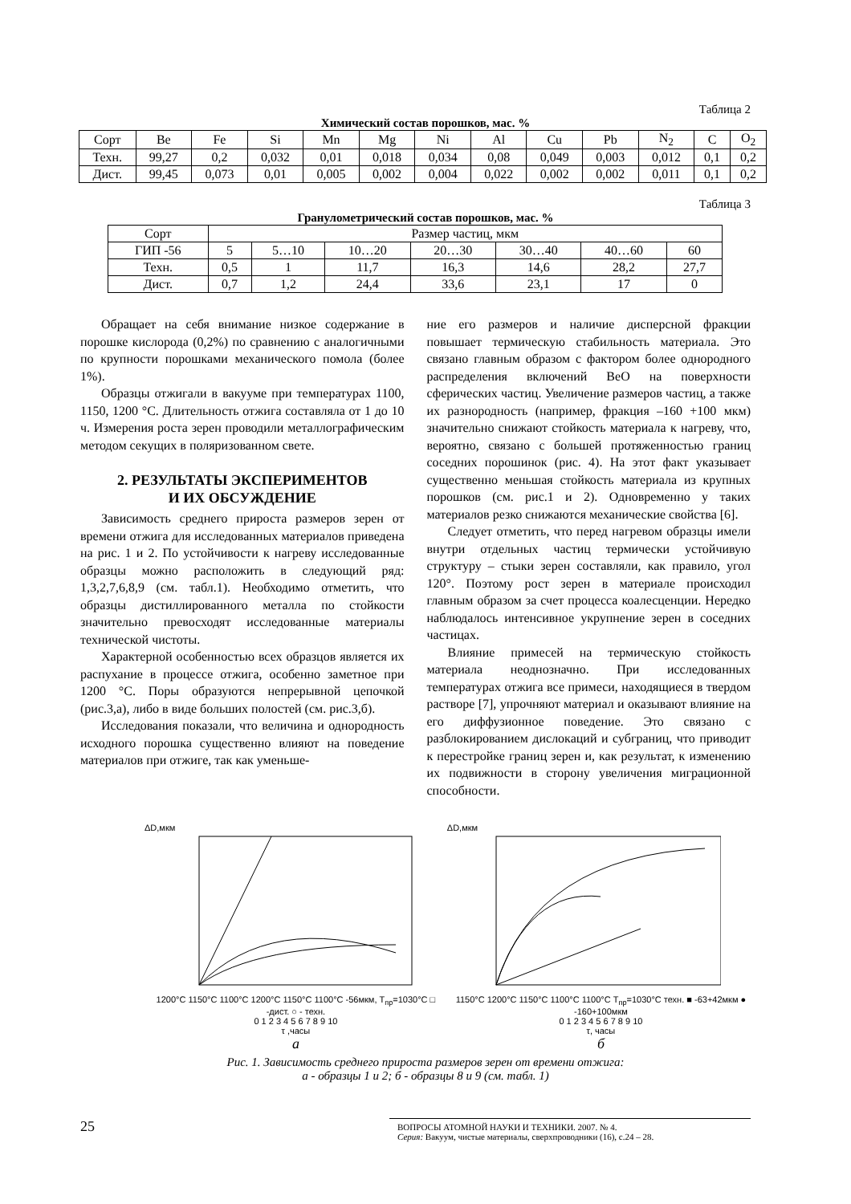Таблица 2
Химический состав порошков, мас. %
| Сорт | Be | Fe | Si | Mn | Mg | Ni | Al | Cu | Pb | N<sub>2</sub> | C | O<sub>2</sub> |
| --- | --- | --- | --- | --- | --- | --- | --- | --- | --- | --- | --- | --- |
| Техн. | 99,27 | 0,2 | 0,032 | 0,01 | 0,018 | 0,034 | 0,08 | 0,049 | 0,003 | 0,012 | 0,1 | 0,2 |
| Дист. | 99,45 | 0,073 | 0,01 | 0,005 | 0,002 | 0,004 | 0,022 | 0,002 | 0,002 | 0,011 | 0,1 | 0,2 |
Таблица 3
Гранулометрический состав порошков, мас. %
| Сорт | Размер частиц, мкм | | | | | | |
| --- | --- | --- | --- | --- | --- | --- | --- |
| ГИП -56 | 5 | 5…10 | 10…20 | 20…30 | 30…40 | 40…60 | 60 |
| Техн. | 0,5 | 1 | 11,7 | 16,3 | 14,6 | 28,2 | 27,7 |
| Дист. | 0,7 | 1,2 | 24,4 | 33,6 | 23,1 | 17 | 0 |
Обращает на себя внимание низкое содержание в порошке кислорода (0,2%) по сравнению с аналогичными по крупности порошками механического помола (более 1%).
Образцы отжигали в вакууме при температурах 1100, 1150, 1200 °С. Длительность отжига составляла от 1 до 10 ч. Измерения роста зерен проводили металлографическим методом секущих в поляризованном свете.
2. РЕЗУЛЬТАТЫ ЭКСПЕРИМЕНТОВ
И ИХ ОБСУЖДЕНИЕ
Зависимость среднего прироста размеров зерен от времени отжига для исследованных материалов приведена на рис. 1 и 2. По устойчивости к нагреву исследованные образцы можно расположить в следующий ряд: 1,3,2,7,6,8,9 (см. табл.1). Необходимо отметить, что образцы дистиллированного металла по стойкости значительно превосходят исследованные материалы технической чистоты.
Характерной особенностью всех образцов является их распухание в процессе отжига, особенно заметное при 1200 °С. Поры образуются непрерывной цепочкой (рис.3,а), либо в виде больших полостей (см. рис.3,б).
Исследования показали, что величина и однородность исходного порошка существенно влияют на поведение материалов при отжиге, так как уменьше-
ние его размеров и наличие дисперсной фракции повышает термическую стабильность материала. Это связано главным образом с фактором более однородного распределения включений BeO на поверхности сферических частиц. Увеличение размеров частиц, а также их разнородность (например, фракция –160 +100 мкм) значительно снижают стойкость материала к нагреву, что, вероятно, связано с большей протяженностью границ соседних порошинок (рис. 4). На этот факт указывает существенно меньшая стойкость материала из крупных порошков (см. рис.1 и 2). Одновременно у таких материалов резко снижаются механические свойства [6].
Следует отметить, что перед нагревом образцы имели внутри отдельных частиц термически устойчивую структуру – стыки зерен составляли, как правило, угол 120°. Поэтому рост зерен в материале происходил главным образом за счет процесса коалесценции. Нередко наблюдалось интенсивное укрупнение зерен в соседних частицах.
Влияние примесей на термическую стойкость материала неоднозначно. При исследованных температурах отжига все примеси, находящиеся в твердом растворе [7], упрочняют материал и оказывают влияние на его диффузионное поведение. Это связано с разблокированием дислокаций и субграниц, что приводит к перестройке границ зерен и, как результат, к изменению их подвижности в сторону увеличения миграционной способности.
ΔD,мкм
1200°С 1150°С 1100°С 1200°С 1150°С 1100°С -56мкм, T<sub>пр</sub>=1030°С □ -дист. ○ - техн.
0 1 2 3 4 5 6 7 8 9 10
τ ,часы
а
ΔD,мкм
1150°С 1200°С 1150°С 1100°С 1100°С T<sub>пр</sub>=1030°С техн. ■ -63+42мкм ● -160+100мкм
0 1 2 3 4 5 6 7 8 9 10
τ, часы
б
Рис. 1. Зависимость среднего прироста размеров зерен от времени отжига:
а - образцы 1 и 2; б - образцы 8 и 9 (см. табл. 1)
25
ВОПРОСЫ АТОМНОЙ НАУКИ И ТЕХНИКИ. 2007. № 4.
Серия: Вакуум, чистые материалы, сверхпроводники (16), с.24 – 28.